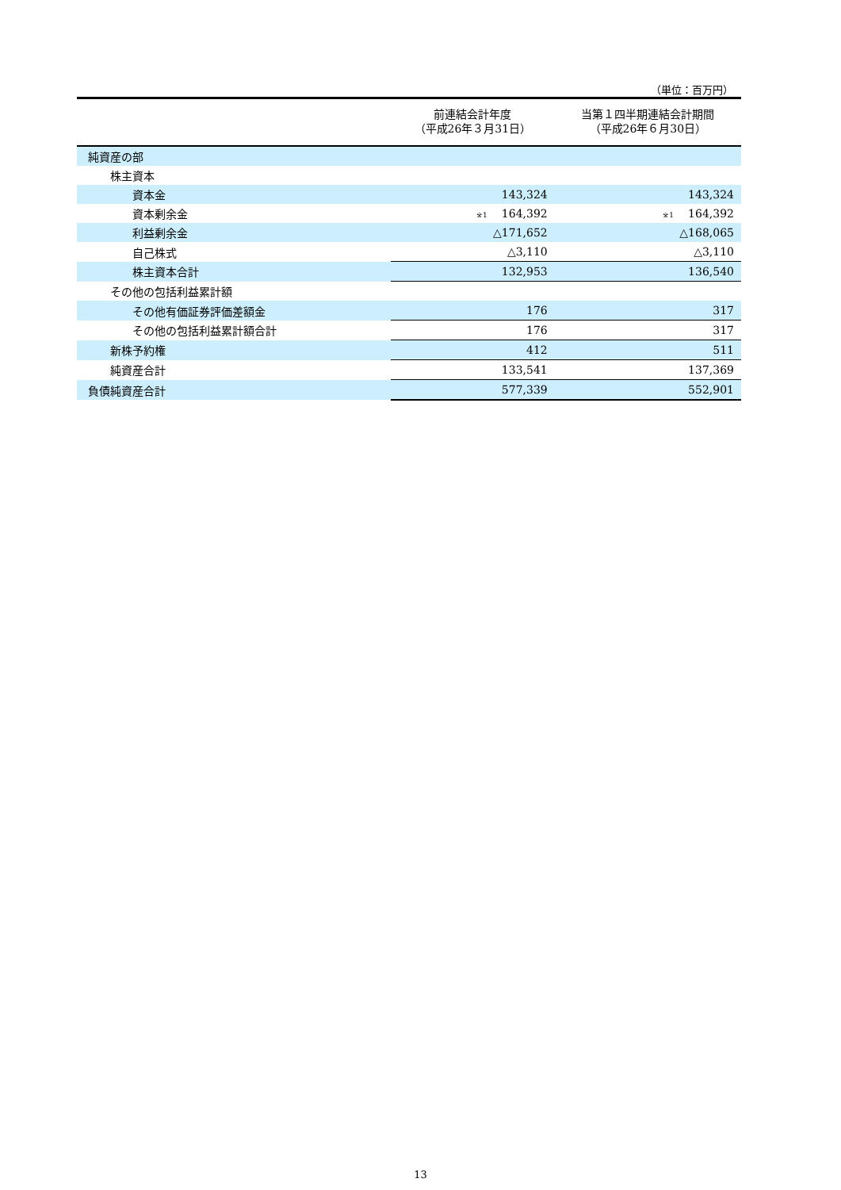（単位：百万円）
| | 前連結会計年度 （平成26年３月31日） | 当第１四半期連結会計期間 （平成26年６月30日） |
| --- | --- | --- |
| 純資産の部 | | |
| 株主資本 | | |
| 資本金 | 143,324 | 143,324 |
| 資本剰余金 | <sup>※1</sup>164,392 | <sup>※1</sup>164,392 |
| 利益剰余金 | △171,652 | △168,065 |
| 自己株式 | △3,110 | △3,110 |
| 株主資本合計 | 132,953 | 136,540 |
| その他の包括利益累計額 | | |
| その他有価証券評価差額金 | 176 | 317 |
| その他の包括利益累計額合計 | 176 | 317 |
| 新株予約権 | 412 | 511 |
| 純資産合計 | 133,541 | 137,369 |
| 負債純資産合計 | 577,339 | 552,901 |
13